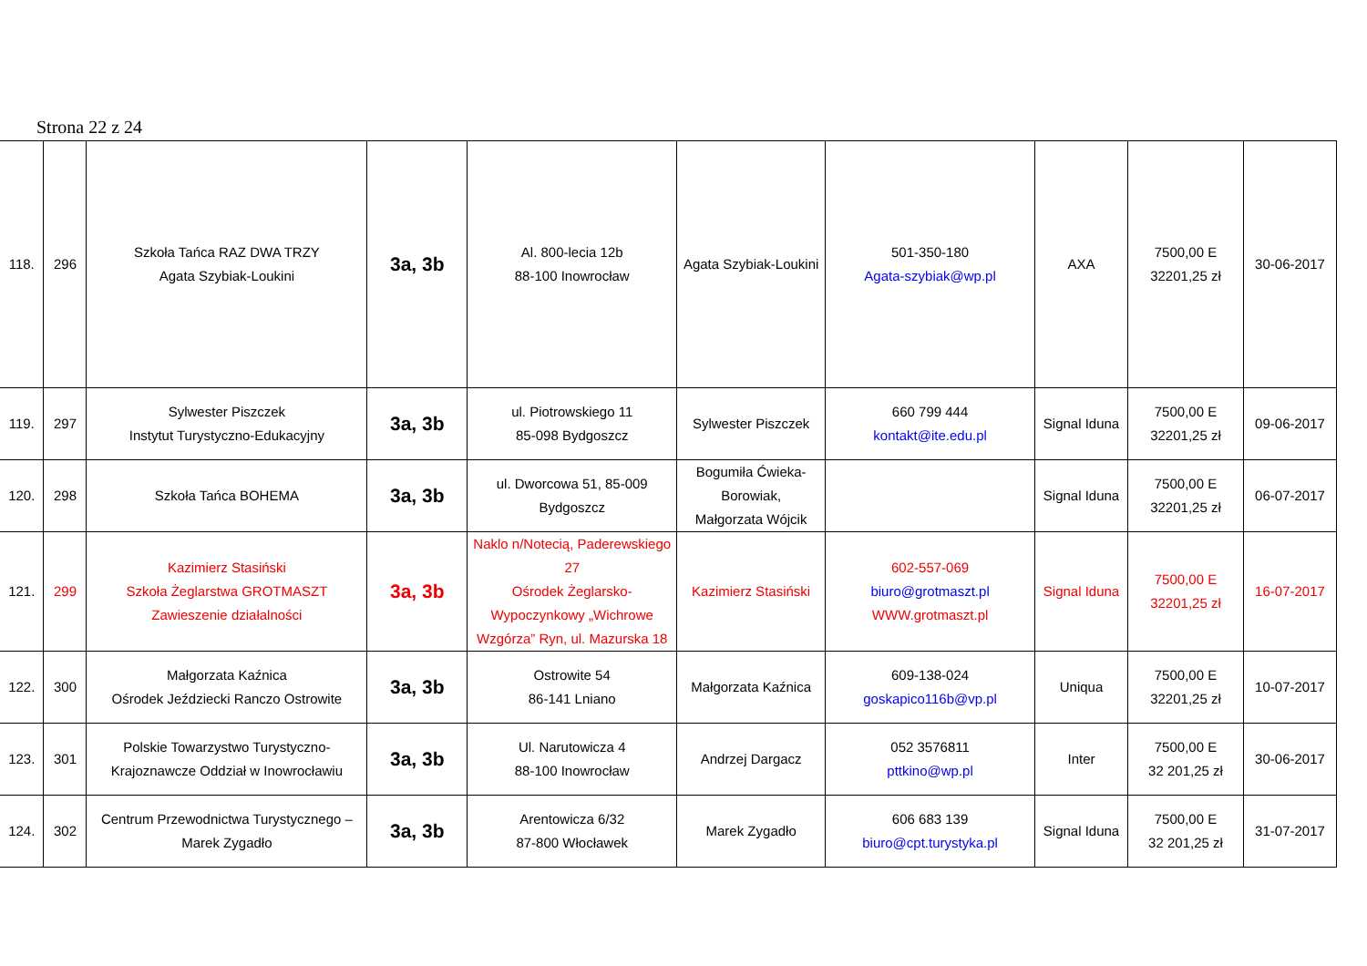Strona 22 z 24
| 118. | 296 | Szkoła Tańca RAZ DWA TRZY Agata Szybiak-Loukini | 3a, 3b | Al. 800-lecia 12b 88-100 Inowrocław | Agata Szybiak-Loukini | 501-350-180 Agata-szybiak@wp.pl | AXA | 7500,00 E 32201,25 zł | 30-06-2017 |
| 119. | 297 | Sylwester Piszczek Instytut Turystyczno-Edukacyjny | 3a, 3b | ul. Piotrowskiego 11 85-098 Bydgoszcz | Sylwester Piszczek | 660 799 444 kontakt@ite.edu.pl | Signal Iduna | 7500,00 E 32201,25 zł | 09-06-2017 |
| 120. | 298 | Szkoła Tańca BOHEMA | 3a, 3b | ul. Dworcowa 51, 85-009 Bydgoszcz | Bogumiła Ćwieka- Borowiak, Małgorzata Wójcik | | Signal Iduna | 7500,00 E 32201,25 zł | 06-07-2017 |
| 121. | 299 | Kazimierz Stasiński Szkoła Żeglarstwa GROTMASZT Zawieszenie działalności | 3a, 3b | Naklo n/Notecią, Paderewskiego 27 Ośrodek Żeglarsko-Wypoczynkowy „Wichrowe Wzgórza” Ryn, ul. Mazurska 18 | Kazimierz Stasiński | 602-557-069 biuro@grotmaszt.pl WWW.grotmaszt.pl | Signal Iduna | 7500,00 E 32201,25 zł | 16-07-2017 |
| 122. | 300 | Małgorzata Kaźnica Ośrodek Jeździecki Ranczo Ostrowite | 3a, 3b | Ostrowite 54 86-141 Lniano | Małgorzata Kaźnica | 609-138-024 goskapico116b@vp.pl | Uniqua | 7500,00 E 32201,25 zł | 10-07-2017 |
| 123. | 301 | Polskie Towarzystwo Turystyczno- Krajoznawcze Oddział w Inowrocławiu | 3a, 3b | Ul. Narutowicza 4 88-100 Inowrocław | Andrzej Dargacz | 052 3576811 pttkino@wp.pl | Inter | 7500,00 E 32 201,25 zł | 30-06-2017 |
| 124. | 302 | Centrum Przewodnictwa Turystycznego – Marek Zygadło | 3a, 3b | Arentowicza 6/32 87-800 Włocławek | Marek Zygadło | 606 683 139 biuro@cpt.turystyka.pl | Signal Iduna | 7500,00 E 32 201,25 zł | 31-07-2017 |